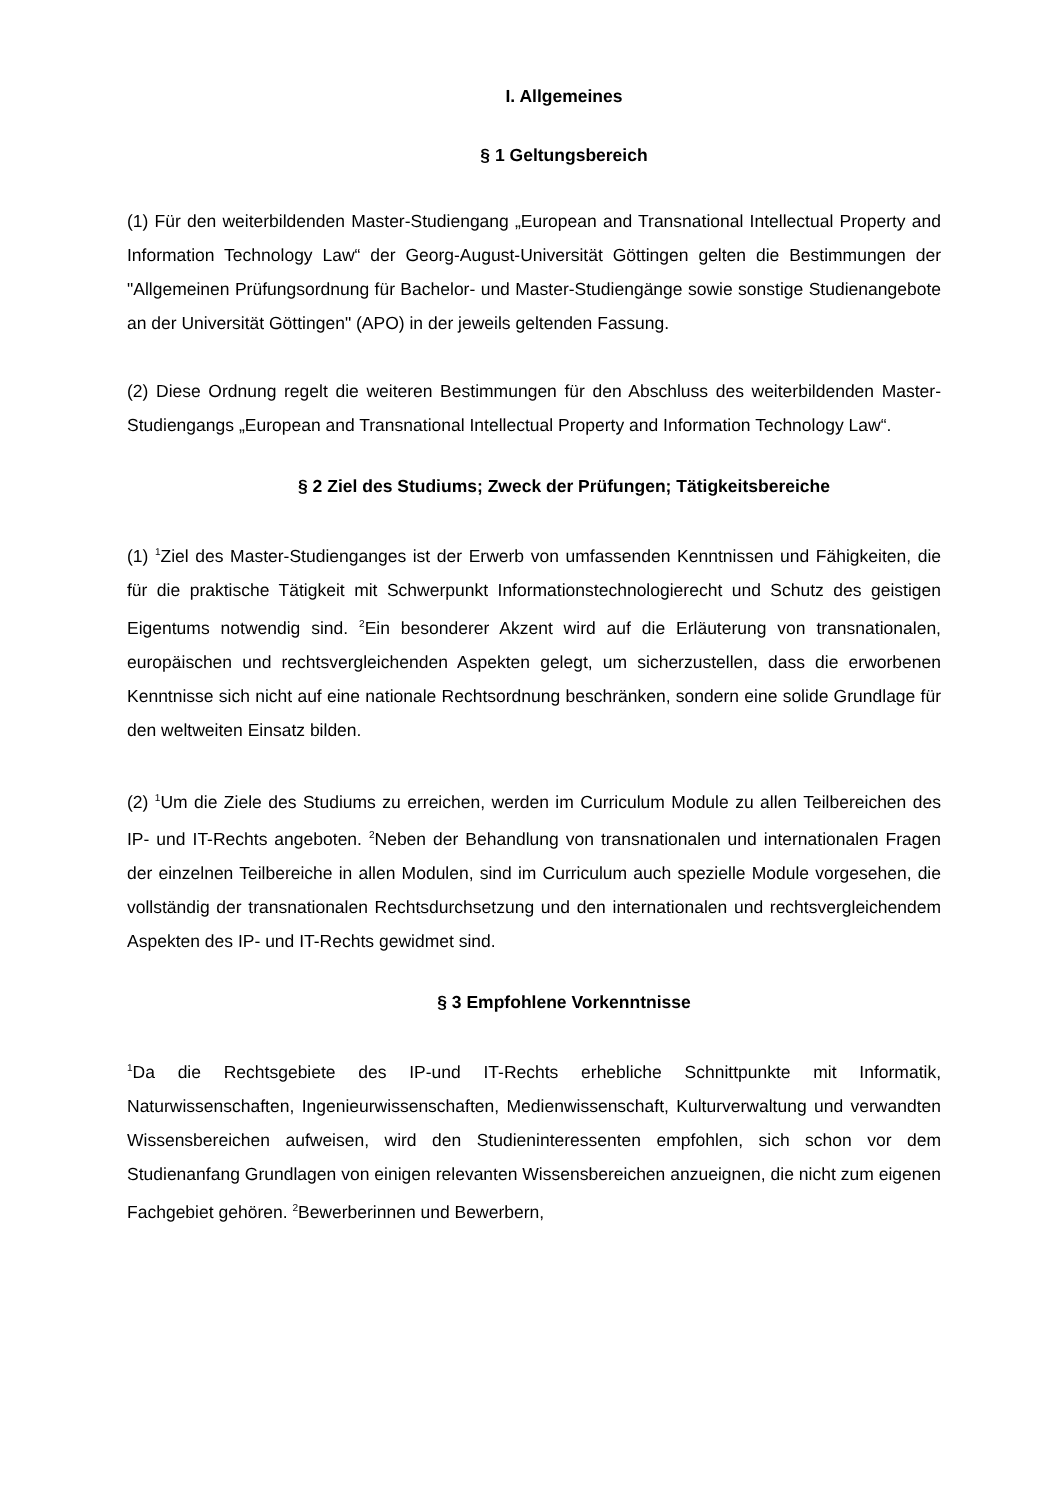I. Allgemeines
§ 1 Geltungsbereich
(1) Für den weiterbildenden Master-Studiengang „European and Transnational Intellectual Property and Information Technology Law“ der Georg-August-Universität Göttingen gelten die Bestimmungen der "Allgemeinen Prüfungsordnung für Bachelor- und Master-Studiengänge sowie sonstige Studienangebote an der Universität Göttingen" (APO) in der jeweils geltenden Fassung.
(2) Diese Ordnung regelt die weiteren Bestimmungen für den Abschluss des weiterbildenden Master-Studiengangs „European and Transnational Intellectual Property and Information Technology Law“.
§ 2 Ziel des Studiums; Zweck der Prüfungen; Tätigkeitsbereiche
(1) <sup>1</sup>Ziel des Master-Studienganges ist der Erwerb von umfassenden Kenntnissen und Fähigkeiten, die für die praktische Tätigkeit mit Schwerpunkt Informationstechnologierecht und Schutz des geistigen Eigentums notwendig sind. <sup>2</sup>Ein besonderer Akzent wird auf die Erläuterung von transnationalen, europäischen und rechtsvergleichenden Aspekten gelegt, um sicherzustellen, dass die erworbenen Kenntnisse sich nicht auf eine nationale Rechtsordnung beschränken, sondern eine solide Grundlage für den weltweiten Einsatz bilden.
(2) <sup>1</sup>Um die Ziele des Studiums zu erreichen, werden im Curriculum Module zu allen Teilbereichen des IP- und IT-Rechts angeboten. <sup>2</sup>Neben der Behandlung von transnationalen und internationalen Fragen der einzelnen Teilbereiche in allen Modulen, sind im Curriculum auch spezielle Module vorgesehen, die vollständig der transnationalen Rechtsdurchsetzung und den internationalen und rechtsvergleichendem Aspekten des IP- und IT-Rechts gewidmet sind.
§ 3 Empfohlene Vorkenntnisse
<sup>1</sup> Da die Rechtsgebiete des IP-und IT-Rechts erhebliche Schnittpunkte mit Informatik, Naturwissenschaften, Ingenieurwissenschaften, Medienwissenschaft, Kulturverwaltung und verwandten Wissensbereichen aufweisen, wird den Studieninteressenten empfohlen, sich schon vor dem Studienanfang Grundlagen von einigen relevanten Wissensbereichen anzueignen, die nicht zum eigenen Fachgebiet gehören. <sup>2</sup>Bewerberinnen und Bewerbern,